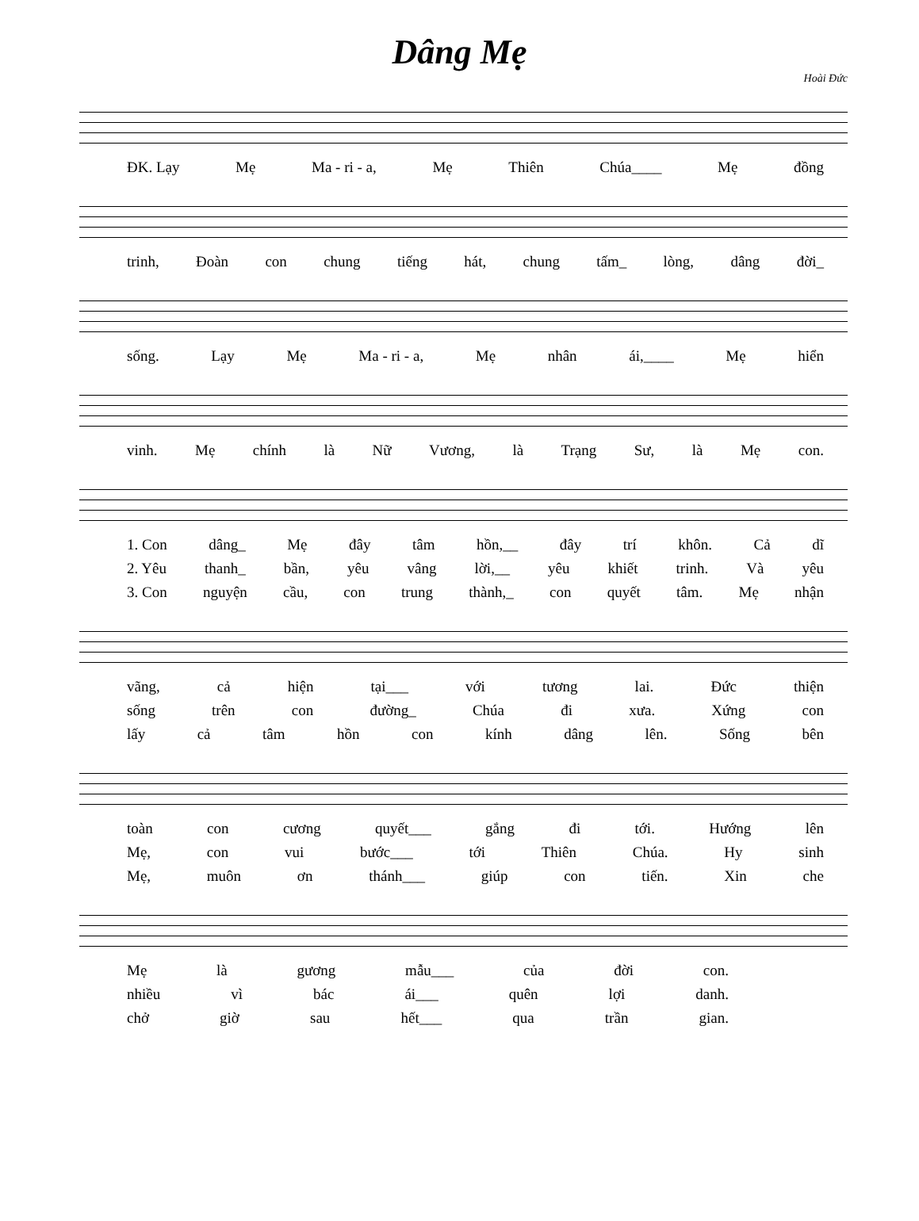Dâng Mẹ
Hoài Đức
ĐK. Lạy Mẹ Ma - ri - a, Mẹ Thiên Chúa____ Mẹ đồng
trinh, Đoàn con chung tiếng hát, chung tấm_ lòng, dâng đời_
sống. Lạy Mẹ Ma - ri - a, Mẹ nhân ái,____ Mẹ hiển
vinh. Mẹ chính là Nữ Vương, là Trạng Sư, là Mẹ con.
1. Con dâng_ Mẹ đây tâm hồn,__ đây trí khôn. Cả dĩ
2. Yêu thanh_ bần, yêu vâng lời,__ yêu khiết trinh. Và yêu
3. Con nguyện cầu, con trung thành,_ con quyết tâm. Mẹ nhận
vãng, cả hiện tại___ với tương lai. Đức thiện
sống trên con đường_ Chúa đi xưa. Xứng con
lấy cả tâm hồn con kính dâng lên. Sống bên
toàn con cương quyết___ gắng đi tới. Hướng lên
Mẹ, con vui bước___ tới Thiên Chúa. Hy sinh
Mẹ, muôn ơn thánh___ giúp con tiến. Xin che
Mẹ là gương mẫu___ của đời con.
nhiều vì bác ái___ quên lợi danh.
chở giờ sau hết___ qua trần gian.